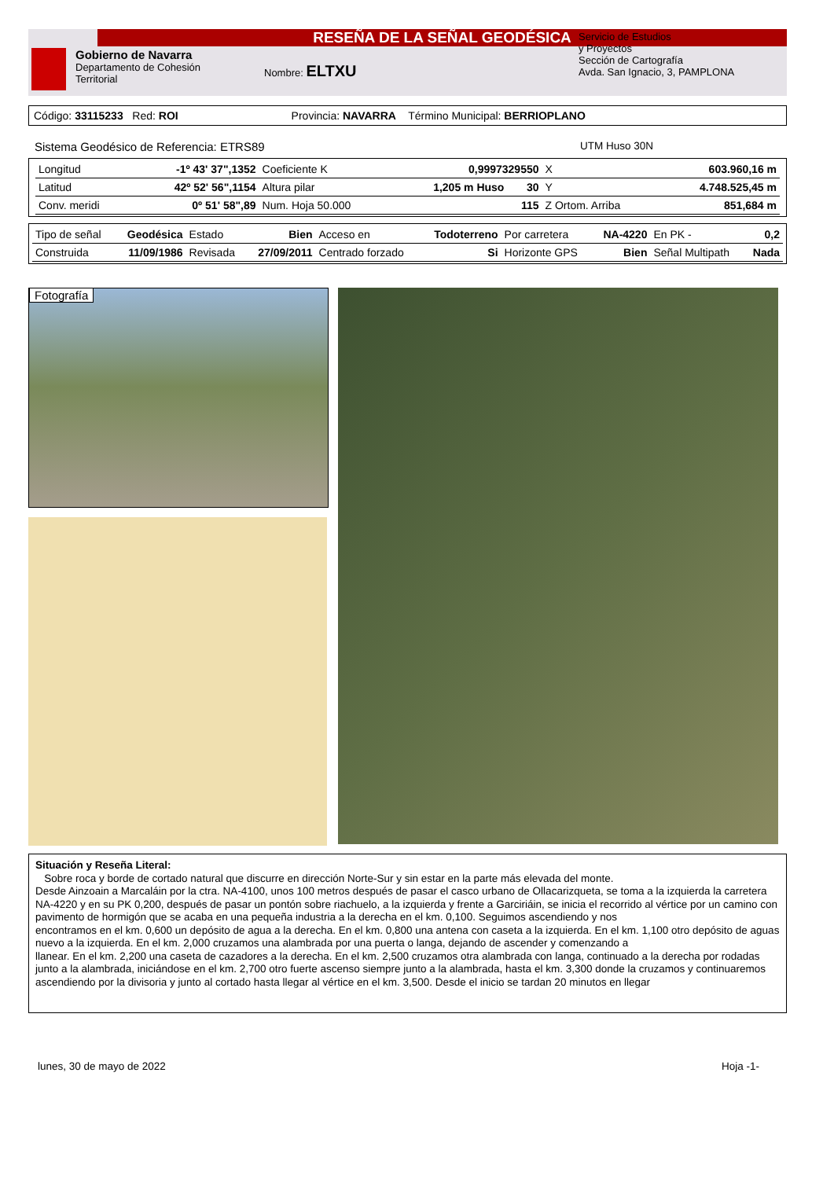RESEÑA DE LA SEÑAL GEODÉSICA
Gobierno de Navarra
Departamento de Cohesión
Territorial
Nombre: ELTXU
Servicio de Estudios
y Proyectos
Sección de Cartografía
Avda. San Ignacio, 3, PAMPLONA
Código: 33115233 Red: ROI Provincia: NAVARRA Término Municipal: BERRIOPLANO
Sistema Geodésico de Referencia: ETRS89 UTM Huso 30N
| Longitud | -1º 43' 37",1352 | Coeficiente K | 0,9997329550 | | X | 603.960,16 m |
| Latitud | 42º 52' 56",1154 | Altura pilar | 1,205 m Huso | 30 | Y | 4.748.525,45 m |
| Conv. meridi | 0º 51' 58",89 | Num. Hoja 50.000 | | 115 | Z Ortom. Arriba | 851,684 m |
| Tipo de señal | Geodésica | Estado | Bien | Acceso en | Todoterreno | Por carretera | NA-4220 | En PK - | 0,2 |
| Construida | 11/09/1986 | Revisada | 27/09/2011 | Centrado forzado | Si | Horizonte GPS | Bien | Señal Multipath | Nada |
Fotografía
Situación y Reseña Literal:
Sobre roca y borde de cortado natural que discurre en dirección Norte-Sur y sin estar en la parte más elevada del monte.
Desde Ainzoain a Marcaláin por la ctra. NA-4100, unos 100 metros después de pasar el casco urbano de Ollacarizqueta, se toma a la izquierda la carretera NA-4220 y en su PK 0,200, después de pasar un pontón sobre riachuelo, a la izquierda y frente a Garciriáin, se inicia el recorrido al vértice por un camino con pavimento de hormigón que se acaba en una pequeña industria a la derecha en el km. 0,100. Seguimos ascendiendo y nos
encontramos en el km. 0,600 un depósito de agua a la derecha. En el km. 0,800 una antena con caseta a la izquierda. En el km. 1,100 otro depósito de aguas nuevo a la izquierda. En el km. 2,000 cruzamos una alambrada por una puerta o langa, dejando de ascender y comenzando a
llanear. En el km. 2,200 una caseta de cazadores a la derecha. En el km. 2,500 cruzamos otra alambrada con langa, continuado a la derecha por rodadas junto a la alambrada, iniciándose en el km. 2,700 otro fuerte ascenso siempre junto a la alambrada, hasta el km. 3,300 donde la cruzamos y continuaremos ascendiendo por la divisoria y junto al cortado hasta llegar al vértice en el km. 3,500. Desde el inicio se tardan 20 minutos en llegar
lunes, 30 de mayo de 2022 Hoja -1-